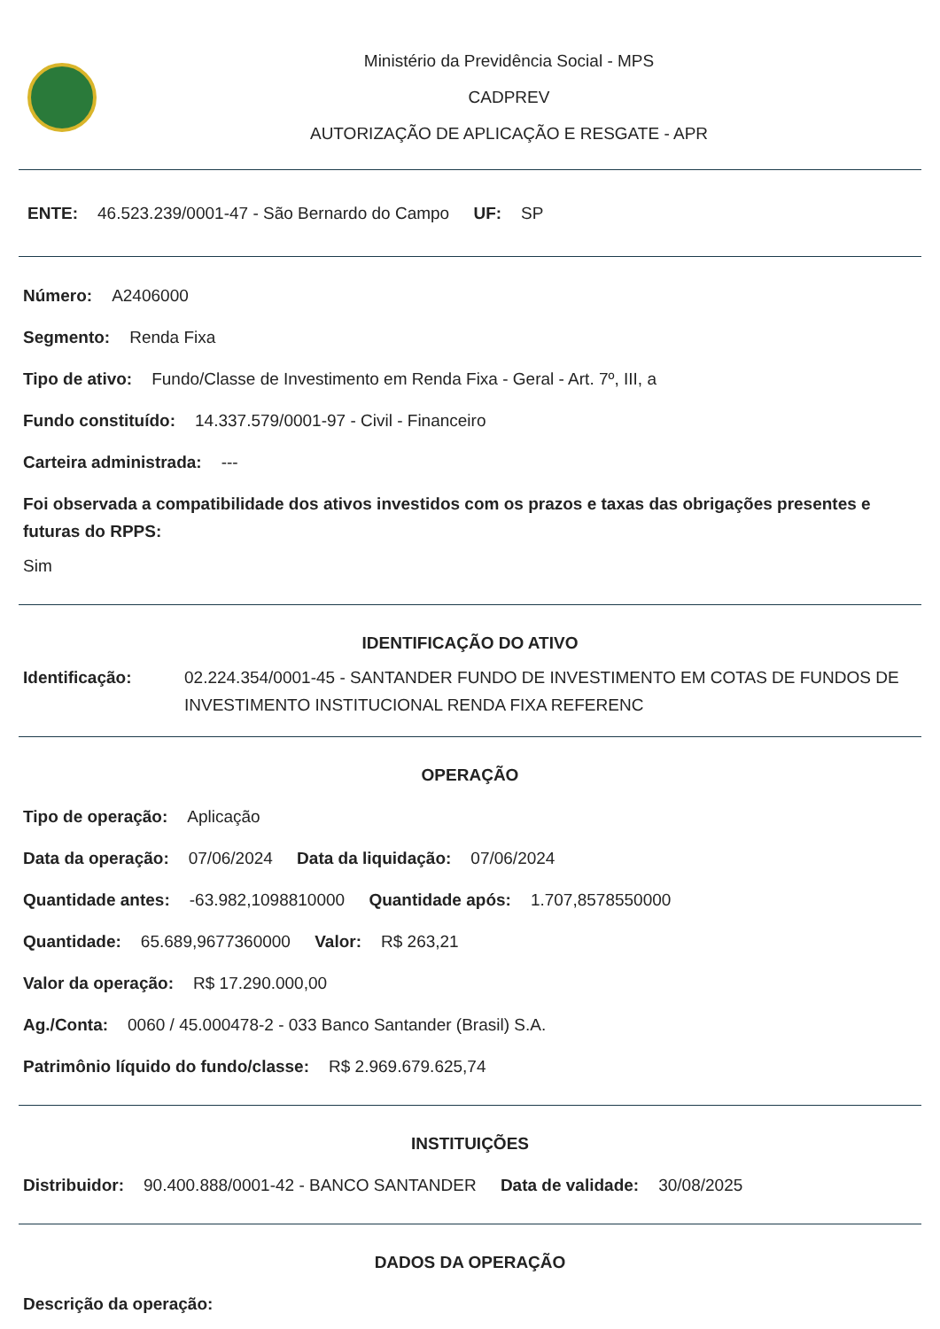Ministério da Previdência Social - MPS
CADPREV
AUTORIZAÇÃO DE APLICAÇÃO E RESGATE - APR
ENTE: 46.523.239/0001-47 - São Bernardo do Campo UF: SP
Número: A2406000
Segmento: Renda Fixa
Tipo de ativo: Fundo/Classe de Investimento em Renda Fixa - Geral - Art. 7º, III, a
Fundo constituído: 14.337.579/0001-97 - Civil - Financeiro
Carteira administrada: ---
Foi observada a compatibilidade dos ativos investidos com os prazos e taxas das obrigações presentes e futuras do RPPS:
Sim
IDENTIFICAÇÃO DO ATIVO
Identificação: 02.224.354/0001-45 - SANTANDER FUNDO DE INVESTIMENTO EM COTAS DE FUNDOS DE INVESTIMENTO INSTITUCIONAL RENDA FIXA REFERENC
OPERAÇÃO
Tipo de operação: Aplicação
Data da operação: 07/06/2024 Data da liquidação: 07/06/2024
Quantidade antes: -63.982,1098810000 Quantidade após: 1.707,8578550000
Quantidade: 65.689,9677360000 Valor: R$ 263,21
Valor da operação: R$ 17.290.000,00
Ag./Conta: 0060 / 45.000478-2 - 033 Banco Santander (Brasil) S.A.
Patrimônio líquido do fundo/classe: R$ 2.969.679.625,74
INSTITUIÇÕES
Distribuidor: 90.400.888/0001-42 - BANCO SANTANDER Data de validade: 30/08/2025
DADOS DA OPERAÇÃO
Descrição da operação: